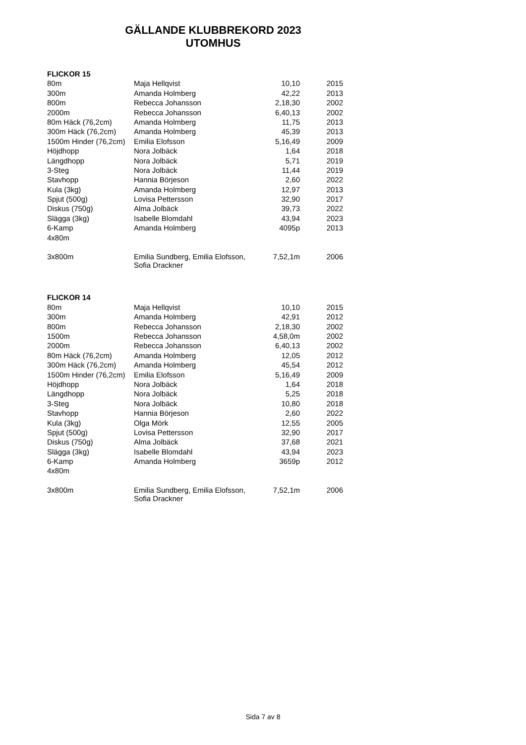GÄLLANDE KLUBBREKORD 2023
UTOMHUS
| FLICKOR 15 | | | |
| 80m | Maja Hellqvist | 10,10 | 2015 |
| 300m | Amanda Holmberg | 42,22 | 2013 |
| 800m | Rebecca Johansson | 2,18,30 | 2002 |
| 2000m | Rebecca Johansson | 6,40,13 | 2002 |
| 80m Häck (76,2cm) | Amanda Holmberg | 11,75 | 2013 |
| 300m Häck (76,2cm) | Amanda Holmberg | 45,39 | 2013 |
| 1500m Hinder (76,2cm) | Emilia Elofsson | 5,16,49 | 2009 |
| Höjdhopp | Nora Jolbäck | 1,64 | 2018 |
| Längdhopp | Nora Jolbäck | 5,71 | 2019 |
| 3-Steg | Nora Jolbäck | 11,44 | 2019 |
| Stavhopp | Hannia Börjeson | 2,60 | 2022 |
| Kula (3kg) | Amanda Holmberg | 12,97 | 2013 |
| Spjut (500g) | Lovisa Pettersson | 32,90 | 2017 |
| Diskus (750g) | Alma Jolbäck | 39,73 | 2022 |
| Slägga (3kg) | Isabelle Blomdahl | 43,94 | 2023 |
| 6-Kamp | Amanda Holmberg | 4095p | 2013 |
| 4x80m | | | |
| 3x800m | Emilia Sundberg, Emilia Elofsson, Sofia Drackner | 7,52,1m | 2006 |
| FLICKOR 14 | | | |
| 80m | Maja Hellqvist | 10,10 | 2015 |
| 300m | Amanda Holmberg | 42,91 | 2012 |
| 800m | Rebecca Johansson | 2,18,30 | 2002 |
| 1500m | Rebecca Johansson | 4,58,0m | 2002 |
| 2000m | Rebecca Johansson | 6,40,13 | 2002 |
| 80m Häck (76,2cm) | Amanda Holmberg | 12,05 | 2012 |
| 300m Häck (76,2cm) | Amanda Holmberg | 45,54 | 2012 |
| 1500m Hinder (76,2cm) | Emilia Elofsson | 5,16,49 | 2009 |
| Höjdhopp | Nora Jolbäck | 1,64 | 2018 |
| Längdhopp | Nora Jolbäck | 5,25 | 2018 |
| 3-Steg | Nora Jolbäck | 10,80 | 2018 |
| Stavhopp | Hannia Börjeson | 2,60 | 2022 |
| Kula (3kg) | Olga Mörk | 12,55 | 2005 |
| Spjut (500g) | Lovisa Pettersson | 32,90 | 2017 |
| Diskus (750g) | Alma Jolbäck | 37,68 | 2021 |
| Slägga (3kg) | Isabelle Blomdahl | 43,94 | 2023 |
| 6-Kamp | Amanda Holmberg | 3659p | 2012 |
| 4x80m | | | |
| 3x800m | Emilia Sundberg, Emilia Elofsson, Sofia Drackner | 7,52,1m | 2006 |
Sida 7 av 8